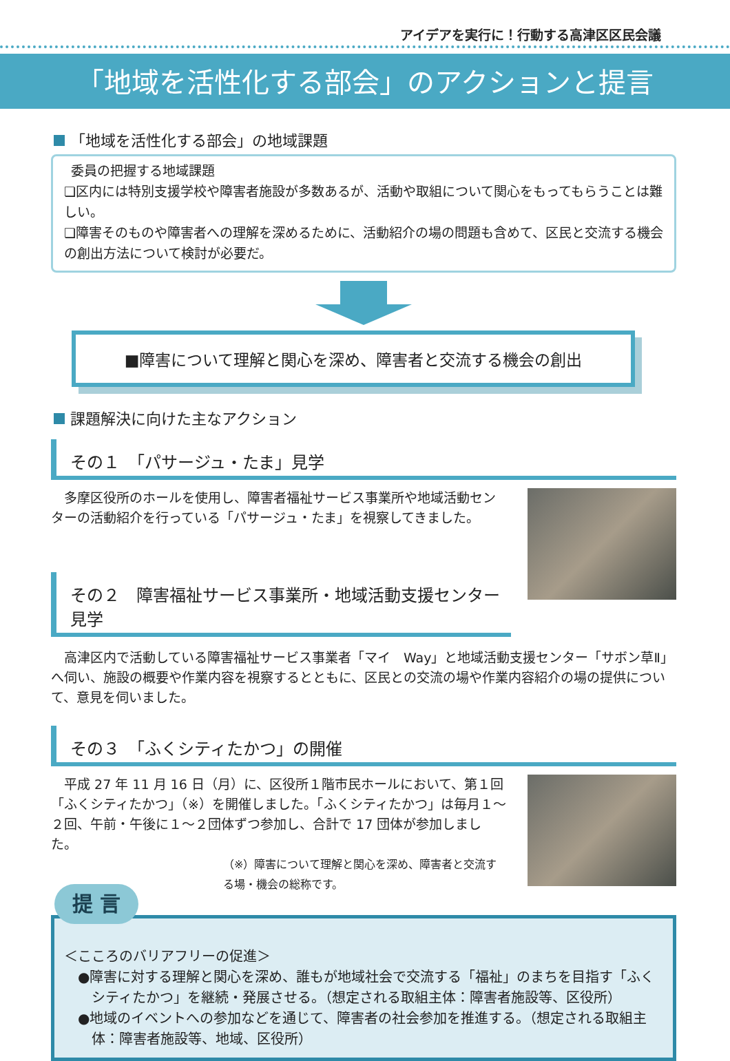アイデアを実行に！行動する高津区区民会議
「地域を活性化する部会」のアクションと提言
「地域を活性化する部会」の地域課題
委員の把握する地域課題
❏区内には特別支援学校や障害者施設が多数あるが、活動や取組について関心をもってもらうことは難しい。
❏障害そのものや障害者への理解を深めるために、活動紹介の場の問題も含めて、区民と交流する機会の創出方法について検討が必要だ。
■障害について理解と関心を深め、障害者と交流する機会の創出
課題解決に向けた主なアクション
その１　「パサージュ・たま」見学
多摩区役所のホールを使用し、障害者福祉サービス事業所や地域活動センターの活動紹介を行っている「パサージュ・たま」を視察してきました。
その２　障害福祉サービス事業所・地域活動支援センター見学
高津区内で活動している障害福祉サービス事業者「マイ　Way」と地域活動支援センター「サボン草Ⅱ」へ伺い、施設の概要や作業内容を視察するとともに、区民との交流の場や作業内容紹介の場の提供について、意見を伺いました。
その３　「ふくシティたかつ」の開催
平成 27 年 11 月 16 日（月）に、区役所１階市民ホールにおいて、第１回「ふくシティたかつ」（※）を開催しました。「ふくシティたかつ」は毎月１～２回、午前・午後に１～２団体ずつ参加し、合計で 17 団体が参加しました。
（※）障害について理解と関心を深め、障害者と交流する場・機会の総称です。
提 言
＜こころのバリアフリーの促進＞
●障害に対する理解と関心を深め、誰もが地域社会で交流する「福祉」のまちを目指す「ふくシティたかつ」を継続・発展させる。（想定される取組主体：障害者施設等、区役所）
●地域のイベントへの参加などを通じて、障害者の社会参加を推進する。（想定される取組主体：障害者施設等、地域、区役所）